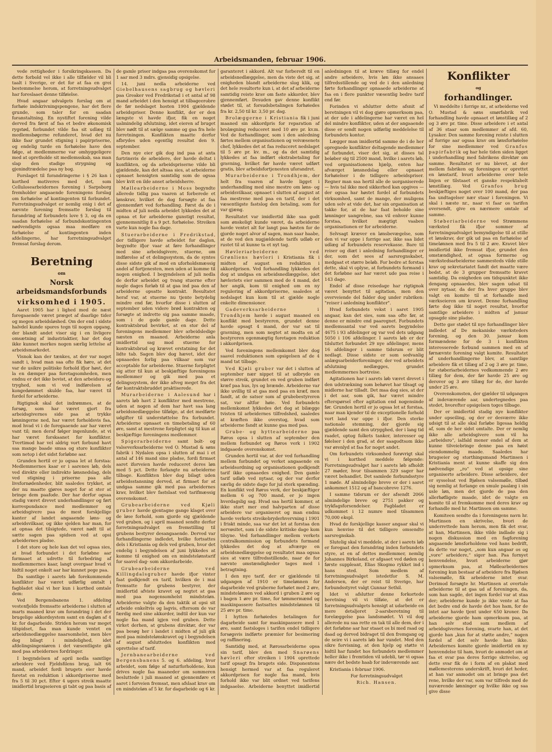Arbeidsmanden, februar 1906.
vede rettigheder i forsikringskassen. Da dette forbold vel ikke i alle tilfælder vil bli taalt i Sverige, er det for at faa en grei bestemmelse herom, at forretningsudvalget har foreslaaet denne tilføielse.
Hvad angaar udvalgets forslag om at forhøie indskrivningspengene, har det flere grunde, som taler for en saadan foranstaltning. En nystiftet forening vilde derved fra først af faa et bedre økonomisk rygstød, forbundet vilde faa sit udlæg til medlemsbøgerne refunderet, hvad det nu ikke faar grundet stigning i papirpriserne, og endelig turde en forhøielse have den følge, at medlemmerne var omhyggeligere med at opretholde sit medlemsskab, saa man slap den stadige strygning og gjenindtrædelse paa ny bog.
Forslaget til forandringerne i § 26 kan i korthed motiveres med det, som Cellulosearbeidernes forening i Sarpsborg fremholder angaaende foreningens forslag om forhøielse af kontingenten til forbundet. Forretningsudvalget er nemlig enig i det af nævnte forening fremsatte forslag til forandring af forbundets love § 3, og da en saadan forhøielse af forbundskontingenten nødvendigvis ogsaa maa medføre en forhøielse af kontingenten inden afdelingerne, har forretningsudvalget fremsat forslag derom.
Beretning
om
Norsk arbeidsmandsforbunds
virksomhed i 1905.
Aaret 1905 har i lighed med de næst foregaaende været præget af daarlige tider og megen arbeidsløshed. Om der end i sidste halvdel kunde spores tegn til nogen opgang, der blandt andet viser sig i en livligere omsætning af industriaktier, har det dog ikke kunnet merkes nogen særlig lettelse af arbeidsmarkedet.
Visnok kan der tænkes, at der var noget sandt i, hvad man saa ofte fik høre, at det var de usikre politiske forhold ifjor høst, der la en dæmper paa foretagsomheden, men endnu er det ikke bevist, at den arbeidsro og tryghed, som vi ved indførelsen af kongedømmet skulde faa, har været til fordel for arbeiderne.
Rigtignok skal det indrømmes, at de forsøg, som har været gjort fra arbeidsgivernes side paa at trykke lønningerne ned, har været forholdsvis faa, mod hvad vi i de foregaaende aar har været vant til; men deraf følger ingenlunde, at vi har været forskaanet for konflikter. Tvertimod har vel aldrig vort forbund havt saa mange baade smaa og store konflikter som netop i det sidst forløbne aar.
Grunden hertil er jo ogsaa let at forstaa: Medlemmernes kaar er i aarenes løb, dels ved direkte eller indirekte lønsnedslag, dels ved stigning i priserne paa alle livsfornødenheder, blit saaledes trykket, at der nu maatte gjøres noget for at ster at bringe dem paafode. Der har derfor ogsaa stadig været drevet underhandlinger og ført korrespondance med medlemmer og arbeidsgivere paa de mest forskjellige kanter af landet angaaende løns- og arbeidsvilkaar, og ikke sjelden har man, for at opnaa det tilsigtede, været nødt til at sætte sagen paa spidsen ved at opsi arbeidernes pladse.
I det store og hele kan det vel ogsaa sies, at hvad forbundet i det forløbne aar formaaet at udrette til forbedring af medlemmernes kaar, langt overgaar hvad vi hidtil noget enkelt aar har kunnet pege paa.
Da samtlige i aarets løb forekommende konflikter har været udførlig omtalt i fagbladet skal vi her kun i korthed omtale dem:
Ved Bergensbanens 1. afdeling vestenfjelds fremsatte arbeiderne i slutten af marts maaned krav om forandring i det der brugelige akkordsystem samt en dagløn af 4 kr. for dagarbeide. Striden herom var meget tilspidset, faa man kunde ventet en arbeidsnedlæggelse naarsomhelst, men blev dog bilagt i mindelighed, idet afdelingsingeniøren i det væsentligste gik med paa arbeidernes fordringer.
I begyndelsen af april nedla samtlige arbeidere ved Fjeldsfilens brug, ialt 66 mand, arbeidet fordi brugets eier havde foretat en reduktion i akkordpriserne med fra 5 til 30 pct. Efter 4 ugers streik maatte imidlertid brugseieren gi tabt og paa basis af de gamle priser indgaa paa overenskomst for 1 aar med 3 mdrs. gjensidig opsigelse.
14. juni nedla arbeiderne ved Giebelhausens sagbrug og høvleri paa Greaker ved Fredrikstad i et antal af 98 mand arbeidet i den hensigt at tilbageerobre de før nedslaget hosten 1904 gjældende arbeidspriser. Denne konflikt, der er den længste vi havde ifjor, fik en noget ualmindelig afslutning, idet eieren af bruget blev nødt til at sælge samme og gaa fra hele forretningen. Konflikten maatte derfor afbrydes uden egentlig resultat den 9. september.
Den nye eier gik dog ind paa at anta fortrinsvis de arbeidere, der havde deltat i konflikten, og da arbeidspriserne vilde bli gjældende, kan det altsaa sies, at arbeiderne opnaaet hensigten samtidig som de ogsaa blev kvit en ilde anset arbeidsherre.
Møllearbeiderne i Moss begyndte allerede tidlig paa vaaren at forberede et lønskrav, hvilket de dog forsøgte at faa gjennemført ved forhandling. Først da de i midten af juli nedla arbeidet lykkedes det at opnaa et for arbeiderne gunstigt resultat, gjennemsnitlig 8 a 9 pct. forhøielse. Streiken varte kun nogle faa dage.
Stuerarbeiderne i Fredrikstad, der tidligere havde arbeidet for daglon, begyndte ifjor vaar at føre forhandlinger med sine arbeidsgivere, stuerne, om indførelse af et delingssystem, da de syntes disse sidste gik af med en uforholdsmæssig andel af fortjenesten, men uden at komme til nogen enighed. I begyndelsen af juli nedla de derfor arbeidet og tvang stuerne efter nogle dages forløb til at gaa ind paa den af arbeiderne opsatte kontrakt. Resultatet heraf var, at stuerne nu tjente betydelig mindre end før, hvorfor disse i slutten af september uden videre brød kontrakten og forsøgte at indrette sig paa samme maade, som i de gode gamle dage. Dette kontraktsbrud bevirket, at en stor del af foreningens medlemmer blev arbeidsledige næsten en maaned. Arbeiderne anla imidlertid sag mod stuerne for kontraktsbrud og krævet erstatning for det lidte tab. Sagen blev dog hævet, idet der opnaaedes forlig paa vilkaar som var acceptable for arbeiderne. Stuerne forpligtet sig atter til kun at beskjæftige foreningens medlemmer og gik med paa et delingssystem, der ikke afveg meget fra det før kontraktsbruddet praktiserede.
Murarbeiderne i Aalesund har i aarets løb havt 2 konflikter med mestrene, uden at nogen af dem har havt saa lang arbeidsnedlæggelse tilfølge, at det medførte udgifter til understøttelse fra forbundet. Arbeiderne opnaaet en timebetaling af 60 øre, samt at mestrene forpligtet sig til kun at beskjæftige foreningens medlemmer.
Spigerarbeiderne samt bolt- og valseverksarbeiderne ved O. Mustad & søns fabrik i Nydalen opsa i slutten af mai i et antal af 146 mand sine pladse, fordi firmaet aaret iforveien havde reduceret deres løn med 5 pct. Dette forlangte nu arbeiderne tilbage. Konflikten blev dog bilagt uden arbeidsstansning derved, at firmaet for at undgaa samme gik med paa arbeidernes krav, hvilket blev fastslaat ved tarifmæssig overenskomst.
Grubearbeiderne ved Kjøli gruber havde gjentagne gange klaget over de løse forhold, som gjorde sig gjældende ved gruben, og i april maaned sendte derfor forretningsudvalget en fremstilling til grubens bestyrer desangaaende. Derved var forhandlingerne indledet, hvilke fortsattes dels i Kristiania og dels ved gruben, hvor det endelig i begyndelsen af juni lykkedes at komme til enighed om en mindstelønstarif for saavel dag- som akkordarbeide.
Grubearbeiderne ved Killingdalsgruber havde ifjor vinter faat godkjendt en tarif, hvilken de i mai fremsatte for grubens bestyrer, der imidlertid afviste kravet og negtet at gaa med paa nogensomhelst mindsteløn. Arbeiderne valgte da den taktik at opsi sit arbeide enkeltvis og lagvis, eftersom de var færdig med sine akkorder, indtil der kun var nogle faa mand igjen ved gruben. Dette virket derhen, at grubens direktør, der var paa besøg her i landet i midten af juli gik med paa mindstelønskravet og i begyndelsen af august afsluttedes konflikten med oprettelse af tarif.
Jernbanearbeiderne ved Bergensbanens 5. og 6. afdeling, hvor arbeidet, som følge af naturforholdene, kun drives nogle faa maaneder om sommeren besluttede i juli maaned at gjennemføre et aaret i forveien fremsat, men afslaat krav om en mindsteløn af 5 kr. for dagarbeide og 6 kr. garanteret i akkord. Alt var forberedt til en arbeidsnedlæggelse, men da viste det sig, at enigheden blandt arbeiderne slog klik, og det hele resulterte kun i, at det af arbeiderne samtidig reiste krav om faste akkorder, blev gjennemført. Desuden gav denne konflikt stødet til, at forsudsbetalingen forhøiedes fra kr. 2,50 til kr. 3,50 pr. dag.
Brolæggerne i Kristiania fik i juni maaned sin akkordpris for reparation af brolægning reduceret med 10 øre pr. kv.m. Ved de forhandlinger, som i den anledning førtes mellem organisationen og veivæsenets chef, lykkedes det at faa reduceret nedslaget til 5 øre pr. kv. m., og da det samtidig lykkedes at faa indført ekstrabetaling for gravning, hvilket før havde været udført gratis, blev arbeidsfortjenesten uforandret.
Murarbeiderne i Trondhjem, der helt fra vaaren af havde ligget i underhandling med sine mestre om løns- og arbeidsvilkaar, opnaaet i slutten af august at faa mestrene med paa en tarif, der i det væsentligste fastslog den betaling, som for var gjæng.
Resultatet var imidlertid ikke saa godt som ønskeligt kunde været, da arbeiderne havde ventet alt for langt paa høsten for de gjorde noget alvor af sagen, man saar haabe, at de ved den nugjældende tarifs udløb er rustet til at kunne ta et nyt tag.
Høvleriarbeiderne ved Grønliens høvleri i Kristiania fik i midten af august en reduktion i akkordprisen. Ved forhandling lykkedes det dog at undgaa en arbeidsnedlæggelse, idet høvleriets eier sammen med de 4 mand, det her angik, kom til enighed om en ny regulering af akkordpriserne, saaledes at nedslaget kun kom til at gjælde nogle enkelte dimensioner.
Gadeverksarbeiderne i Trondhjem havde i august maaned en konflikt med bestyreren, grundet denne havde opsagt 4 mand, der var sat til gravning, men som negtet at modta en af bestyreren egenmægtig foretagen reduktion i akkordprisen.
Ved foreningens mellemkomst blev dog saavel reduktionen som opsigelsen af de 4 mand tat tilbage.
Ved Kjøli gruber var det i slutten af september nær nippet til at udbryde en større streik, grundet en ved gruben indført kræf paa hus, lys og brænde. Arbeiderne var ikke uvillig til at gaa med paa en kræf, men fandt, at de satser som af grubebestyreren sat, var altfor høie. Ved forbundets mellemkomst lykkedes det dog at bilægge tvisten til arbeidernes tilfredshed, saaledes at kræften ikke overstog, hvad som arbeiderne fandt at kunne gaa med paa.
Grube- og hyttearbeiderne paa Røros opsa i slutten af september den mellem forbundet og Røros verk i 1902 indgaaede overenskomst.
Grunden hertil var, at der ved forhandling mellem forbundet og verket angaaende en arbeidsordning og organisationen godkjendt tarif ikke opnaaedes enighed. Den gamle tarif udløb ved nytaar, og der var derfor særlig de sidste dage for jul sterk spænding. En konflikt ved Røros verk, der beskjæftiger mellem 6 og 700 mand, er jo ingen hverdagslig sag. Hvad saa hertil kommer, at ikke stort mer end halvparten af disse arbeidere var organiseret og man endnu havde verkets streikebryderhvervning i 1901 i friskt minde, saa var det let at forstaa den nervøsitet, som i de sidste kritiske dage kom tilsyne. Ved forhandlinger mellem verkets centralkommission og forbundets formand lykkedes det dog at afværge en arbeidsnedlæggelse og resultatet maa ogsaa sies at være tilfredsstillende, naar de for nævnte omstændigheder tages med i betragtning.
I den nye tarif, der er gjældende til udgangen af 1910 er timelønnen for dagarbeide ved gruberne forhøiet med 2 øre, mindstelønnen ved akkord i gruben 2 øre og i bagen 1 øre pr. time, for tømmermænd og maskinpassere fastsattes mindstelønnen til 25 øre pr. time.
I hytten forhøiedes betalingen for dagarbeide samt for maskinpassere med 1 øre, samt fastsloges i tarifen endel tidligere forsøgsvis indførte præmier for besimering og raffinering.
Samtidig med, at Rørosarbeiderne opsa sin tarif, blev den med Snarøens høvleri efter streiken i 1904 oprettede tarif opsagt fra brugets side. Disponentens hensigt hermed var at faa reguleret akkordprisen for nogle faa mand, hvis forhold ikke var blit ordnet ved tarifens indgaaelse. Arbeiderne benyttet imidlertid anledningen til at kræve tillæg for endel andre arbeidere, hvis løn ikke ansaaes tilfredsstillende og ved de i den anledning førte forhandlinger opnaaede arbeiderne at faa en i flere punkter væsentlig bedre tarif end før.
Forinden vi afslutter dette afsnit af beretningen vil vi dog gjøre opmerksom paa, at der ude i afdelingerne har været en hel del mindre konflikter, uden at der angaaende disse er sendt nogen udførlig meddelelse til forbundets kontor.
Lægger man imidlertid samme de i de her opregnede konflikter deltagende medlemmer af forbundet, viser det sig, at disses tal beløber sig til 2500 mand, hvilke i aarets løb, ved organisationens hjælp, enten har afværget lønsnedslag eller opnaaet forhøielser i de tidligere arbeidspriser. Regner man saa hertil alle de uorganiserede — hvis tal ikke med sikkerhed kan opgives — der ogsaa har høstet fordel af forbundets virksomhed, samt de mange, der muligens uden selv at vide det, har sin organisation at takke for, at de har faat beholde sine lønninger uangrebne, saa vil enhver kunne forstaa, hvilket mægtigt vaaben organisationen er for arbeiderne.
Selvsagt kræver en lønsbevægelse, som den vi var oppe i forrige aar, ikke saa lidet udlæg af forbundets reservekasse. Bare til reiser og diæt i anledning forhandlinger er der, som det sees af aarsregnskabet, medgaat et større beløb. For bedre at forstaa dette, skal vi oplyse, at forbundets formand i det forløbne aar har været ude paa reise i 143 dage.
Endel af disse reisedage har rigtignok været benyttet til agitation, men den overveiende del falder dog under rubriken: "reiser i anledning konflikter".
Hvad forbundets vekst i aaret 1905 angaar, kan det sies, som saa ofte før, at denne er mindre end paaregnet. Forbundets medlemsantal var ved aarets begyndelse 4675 i 93 afdelinger og var ved dets udgang 5050 i 106 afdelinger. I aarets løb er der tilsluttet forbundet 29 nye afdelinger, mens 16 afdelinger i samme tidsrum er blit nedlagt. Disse sidste er som sedvanlig anlægsarbeiderforeninger, der ved arbeidets afslutning nedlægges, grundet medlemmernes bortreise.
Agitationen har i aarets løb været drevet i den udstrækning som behøvet har tilsagt og midlerne har tilladt. Det maa dog sies, at der i det aar, som gik, har været mindre efterspørsel efter agitation end nogensinde før. Grunden hertil er jo ogsaa let at forstaa, naar man kjender til de exceptionelle forhold vort land var oppe i ifjor. Den sterke nationale stemning, der gjorde sig gjældende samt den utrygghed, der i lang tid raadet, optog folkets tanker, interesser og følelser i den grad, at der saagodtsom ikke var ørenlyd at faa for noget andet.
Om forbundets virksomhed forøvrigt skal vi i korthed meddele følgende: Forretningsudvalget har i aarets løb afholdt 27 møder, hvor tilsammen 329 sager har været behandlet. Det samlede forbundsstyre 1 møde. Af almindelige breve er der i aaret ankommet 1512 og af bancobreve 1276.
I samme tidsrum er der afsendt 2066 almindelige breve og 2751 pakker og trykfagsforsendelser. Fagbladet er udkommet i 12 numre med tilsammen 70,000 ekspl.
Hvad de forskjellige kasser angaar skal vi kun henvise til det tidligere omsendte aarsregnskab.
Slutelig skal vi meddele, at der i aarets løb er foregaat den forandring inden forbundets styre, at en af dettes medlemmer, nemlig Johannes Birkeland, er afgaaet ved døden og første suppleant, Elias Skogmo rykket ind i hans sted. Som medlem af forretningsudvalget istedetfor S. M. Andersen, der er reist til Sverige, har forbundsstyret valgt Gunnar Sethil.
Idet vi afslutter denne forkortede beretning vil vi tilføie, at det er forretningsudvalgets hensigt at udarbeide en mere detaljeret 2-aarsberetning til forelæggelse paa landsmødet. Vi vil dog allerede nu saa rette en tak til alle dem, der i det forløbne aar har staaet os bi med raad og daad og derved bidraget til den fremgang og de seire vi i aarets løb har vundet. Med den sikre forvisning, at den hjelp og støtte vi hidtil har fundet hos forbundets medlemmer heller ikke i fremtiden vil udebli, tør vi ogsaa nære det bedste haab for indeværende aar.
Kristiania i februar 1906.
For forretningsudvalget
Rich. Hansen.
Konflikter
og
forhandlinger.
Vi meddelte i forrige nr., at arbeiderne ved O. Mustad & søns smørfabrik ved forhandling havde opnaaet et lønstillæg af 2 og 3 øre pr. time. Disse arbeidere i et antal af 36 staar som medlemmer af afd. 60, Lysaker. Den samme forening reiste i slutten af forrige aar ogsaa krav om lønsforhøielse for sine medlemmer ved Granfos papirfabrik og har hele tiden siden ligget i underhandling med fabrikens direktør om samme. Resultatet er nu blevet, at der mellem fabriken og foreningen er oprettet en lønstarif, hvori arbeiderne over hele linjen er tilstaaet et ganske respektabelt lønstillæg. Ved Granfos brug beskjæftiges noget over 100 mand, der paa faa undtagelser nær staar i foreningen. Vi skal i næste nr., naar vi faar os tarifen oversendt, give en nærmere omtale af samme.
Støberiarbeiderne ved Strømmens værksted fik ifjor sommer af forretningsudvalget bemyndigelse til at stille et lønskrav, der gik ud paa en forhøielse af timelønnen med fra 5 til 2 øre. Kravet blev imidlertid ikke fremsat ifjor, grundet den omstændighed, at ogsaa formerne og værkstedsarbeiderne sammesteds vilde stille krav og sekretariatet fandt det maatte være bedst, at de 3 grupper fremsatte kravet samtidig. Da enigheden om tidspunktet ikke dengang opnaaedes, blev sagen udsat til over nytaar, da der fra hver gruppe blev valgt en komite til at forhandle med værkseieren om kravet. Denne forhandling førte dog ikke til noget resultat, hvorfor samtlige arbeidere i midten af januar opsagde sine pladse.
Dette gav stødet til nye forhandlinger blev indledet af De mekaniske værksteders forening, og den 30. januar kom formændene for de 3 i konflikten interesserede forbund sammen med en af førnævnte forening valgt komite. Resultatet af underhandlingerne blev, at samtlige arbeidere fik et tillæg af 2 og 3 øre pr. time, for støberiarbeidernes vedkommende 2 øre tillæg for dem, der før havde 25 øre og derover og 3 øre tillæg for de, der havde under 25 øre.
Overenskomsten, der gjælder til udgangen af indeværende aar, undertegnedes paa stedet, hvorefter opsigelsen toges tilbage.
Der er imidlertid stadig nye konflikter under opseiling, og der er desværre ikke udsigt til at alle skal forløbe ligesaa heldig af, som de her sidst omtalte. Der er nemlig ikke alle arbeidsgivere som vil ha „arbeidsro“, ialfald mener endel af dem at kunne tilveiebringe denne paa en høist eiendommelig maade. Saaledes har brugseier og storthingsmand Martinsen i Kristiania ment at kunne skaffe sig den nødvendige „ro“ ved at opsige sine organiserte arbeidere. Disse arbeidere, der er sysselsat ved Bjølsen valsemølle, tilbød sig nemlig at forlange en smule paalæg i sin usle løn, men det gjorde de paa den allerhøfligste maade, idet de valgte en komite til at fremkomme med deres krav og forhandle med hr. Martinsen om samme.
Komiteen sendte da i foreningens navn hr. Martinsen en skrivelse, hvori de underrettede ham herom, men fik det svar, at han, Martinsen, ikke vilde indlade sig i nogen diskussion med en fagforening angaaende lønsforholdene ved hans bedrift, da dette var noget, „som kun angaar os og „vore“ arbeidere,“ siger han. Paa fornyet henvendelse, hvori arbeiderne gjør opmerksom paa, at Møllearbeidernes forening kun bestaar af arbeidere fra Bjølsen valsemølle, fik arbeiderne intet svar. Derimod forsøgte hr. Martinsen at overtale arbeiderne til at gaa ud af foreningen, da, som han sagde, det ingen fordel var at staa der; arbeiderne kunde jo ikke vente at faa det bedre end de havde det hos ham, for de intet aar havde tjent under 650 kroner. Da arbeiderne gjorde ham opmerksom paa, at han selv stod som medlem af arbeidsgivernes forening, svarte han, at det gjorde han „kun for at støtte andre,“ nogen fordel af det selv havde han ikke. Arbeidernes komite gjorde imidlertid en ny henvendelse til ham, hvori de anmodet om at faa et svar paa deres forrige skrivelse, og dette svar fik de i form af en plakat med møllemesterens underskrift, hvori det heder, at han var anmodet om at bringe paa det rene, hvilke der var, som var tilfreds med de nuværende lønninger og hvilke ikke og saa give disse